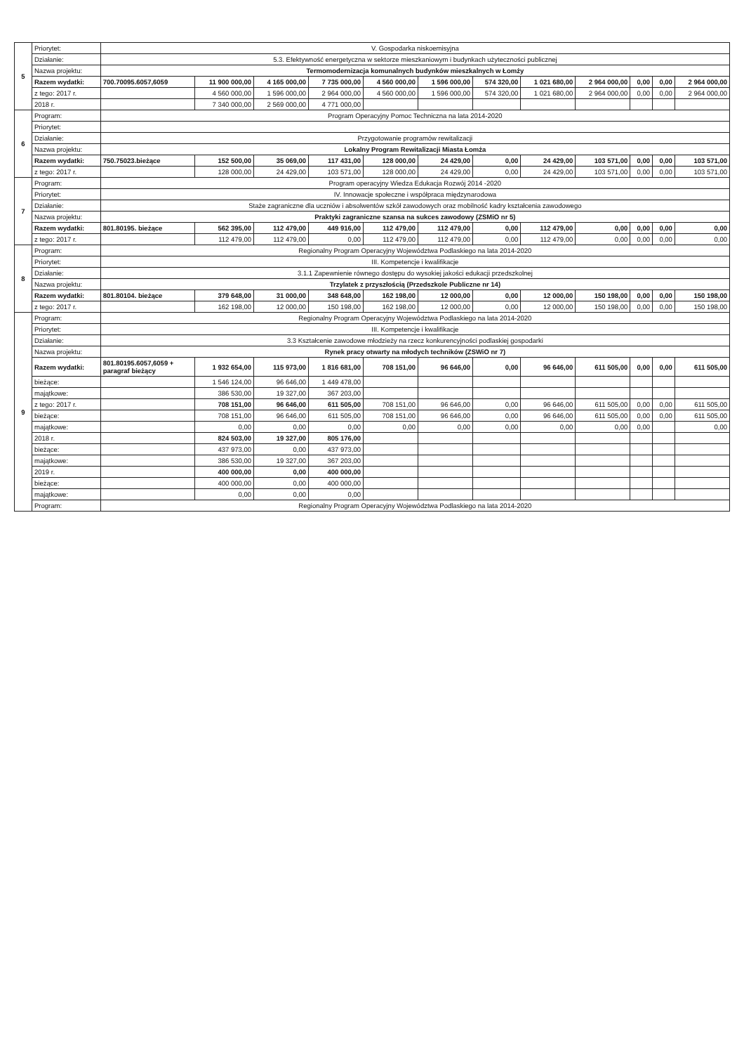| 5 | Priorytet: | V. Gospodarka niskoemisyjna | | | | | | | | | | | |
| | Działanie: | 5.3. Efektywność energetyczna w sektorze mieszkaniowym i budynkach użyteczności publicznej | | | | | | | | | | | |
| | Nazwa projektu: | Termomodernizacja komunalnych budynków mieszkalnych w Łomży | | | | | | | | | | | |
| | Razem wydatki: | 700.70095.6057,6059 | 11 900 000,00 | 4 165 000,00 | 7 735 000,00 | 4 560 000,00 | 1 596 000,00 | 574 320,00 | 1 021 680,00 | 2 964 000,00 | 0,00 | 0,00 | 2 964 000,00 |
| | z tego: 2017 r. | | 4 560 000,00 | 1 596 000,00 | 2 964 000,00 | 4 560 000,00 | 1 596 000,00 | 574 320,00 | 1 021 680,00 | 2 964 000,00 | 0,00 | 0,00 | 2 964 000,00 |
| | 2018 r. | | 7 340 000,00 | 2 569 000,00 | 4 771 000,00 | | | | | | | | |
| 6 | Program: | Program Operacyjny Pomoc Techniczna na lata 2014-2020 | | | | | | | | | | | |
| | Priorytet: | | | | | | | | | | | | |
| | Działanie: | Przygotowanie programów rewitalizacji | | | | | | | | | | | |
| | Nazwa projektu: | Lokalny Program Rewitalizacji Miasta Łomża | | | | | | | | | | | |
| | Razem wydatki: | 750.75023.bieżące | 152 500,00 | 35 069,00 | 117 431,00 | 128 000,00 | 24 429,00 | 0,00 | 24 429,00 | 103 571,00 | 0,00 | 0,00 | 103 571,00 |
| | z tego: 2017 r. | | 128 000,00 | 24 429,00 | 103 571,00 | 128 000,00 | 24 429,00 | 0,00 | 24 429,00 | 103 571,00 | 0,00 | 0,00 | 103 571,00 |
| 7 | Program: | Program operacyjny Wiedza Edukacja Rozwój 2014 -2020 | | | | | | | | | | | |
| | Priorytet: | IV. Innowacje społeczne i współpraca międzynarodowa | | | | | | | | | | | |
| | Działanie: | Staże zagraniczne dla uczniów i absolwentów szkół zawodowych oraz mobilność kadry kształcenia zawodowego | | | | | | | | | | | |
| | Nazwa projektu: | Praktyki zagraniczne szansa na sukces zawodowy (ZSMiO nr 5) | | | | | | | | | | | |
| | Razem wydatki: | 801.80195. bieżące | 562 395,00 | 112 479,00 | 449 916,00 | 112 479,00 | 112 479,00 | 0,00 | 112 479,00 | 0,00 | 0,00 | 0,00 | 0,00 |
| | z tego: 2017 r. | | 112 479,00 | 112 479,00 | 0,00 | 112 479,00 | 112 479,00 | 0,00 | 112 479,00 | 0,00 | 0,00 | 0,00 | 0,00 |
| 8 | Program: | Regionalny Program Operacyjny Województwa Podlaskiego na lata 2014-2020 | | | | | | | | | | | |
| | Priorytet: | III. Kompetencje i kwalifikacje | | | | | | | | | | | |
| | Działanie: | 3.1.1 Zapewnienie równego dostępu do wysokiej jakości edukacji przedszkolnej | | | | | | | | | | | |
| | Nazwa projektu: | Trzylatek z przyszłością (Przedszkole Publiczne nr 14) | | | | | | | | | | | |
| | Razem wydatki: | 801.80104. bieżące | 379 648,00 | 31 000,00 | 348 648,00 | 162 198,00 | 12 000,00 | 0,00 | 12 000,00 | 150 198,00 | 0,00 | 0,00 | 150 198,00 |
| | z tego: 2017 r. | | 162 198,00 | 12 000,00 | 150 198,00 | 162 198,00 | 12 000,00 | 0,00 | 12 000,00 | 150 198,00 | 0,00 | 0,00 | 150 198,00 |
| 9 | Program: | Regionalny Program Operacyjny Województwa Podlaskiego na lata 2014-2020 | | | | | | | | | | | |
| | Priorytet: | III. Kompetencje i kwalifikacje | | | | | | | | | | | |
| | Działanie: | 3.3 Kształcenie zawodowe młodzieży na rzecz konkurencyjności podlaskiej gospodarki | | | | | | | | | | | |
| | Nazwa projektu: | Rynek pracy otwarty na młodych techników (ZSWiO nr 7) | | | | | | | | | | | |
| | Razem wydatki: | 801.80195.6057,6059 + paragraf bieżący | 1 932 654,00 | 115 973,00 | 1 816 681,00 | 708 151,00 | 96 646,00 | 0,00 | 96 646,00 | 611 505,00 | 0,00 | 0,00 | 611 505,00 |
| | bieżące: | | 1 546 124,00 | 96 646,00 | 1 449 478,00 | | | | | | | | |
| | majątkowe: | | 386 530,00 | 19 327,00 | 367 203,00 | | | | | | | | |
| | z tego: 2017 r. | | 708 151,00 | 96 646,00 | 611 505,00 | 708 151,00 | 96 646,00 | 0,00 | 96 646,00 | 611 505,00 | 0,00 | 0,00 | 611 505,00 |
| | bieżące: | | 708 151,00 | 96 646,00 | 611 505,00 | 708 151,00 | 96 646,00 | 0,00 | 96 646,00 | 611 505,00 | 0,00 | 0,00 | 611 505,00 |
| | majątkowe: | | 0,00 | 0,00 | 0,00 | 0,00 | 0,00 | 0,00 | 0,00 | 0,00 | 0,00 | | 0,00 |
| | 2018 r. | | 824 503,00 | 19 327,00 | 805 176,00 | | | | | | | | |
| | bieżące: | | 437 973,00 | 0,00 | 437 973,00 | | | | | | | | |
| | majątkowe: | | 386 530,00 | 19 327,00 | 367 203,00 | | | | | | | | |
| | 2019 r. | | 400 000,00 | 0,00 | 400 000,00 | | | | | | | | |
| | bieżące: | | 400 000,00 | 0,00 | 400 000,00 | | | | | | | | |
| | majątkowe: | | 0,00 | 0,00 | 0,00 | | | | | | | | |
| | Program: | Regionalny Program Operacyjny Województwa Podlaskiego na lata 2014-2020 | | | | | | | | | | | |